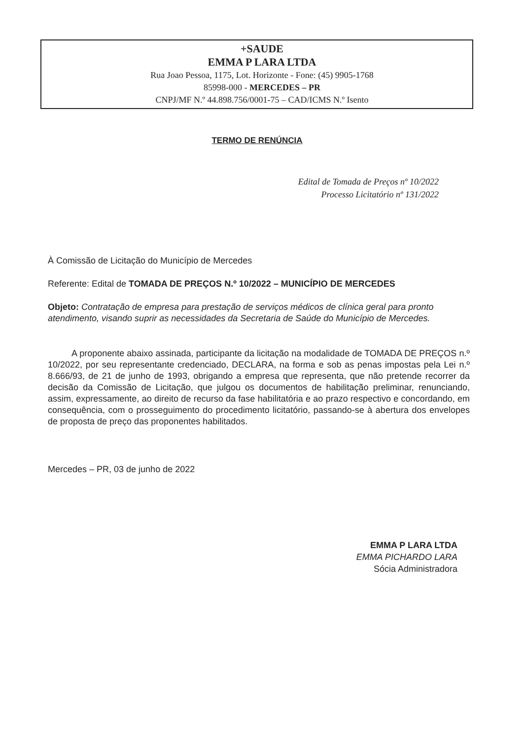+SAUDE
EMMA P LARA LTDA
Rua Joao Pessoa, 1175, Lot. Horizonte - Fone: (45) 9905-1768
85998-000 - MERCEDES – PR
CNPJ/MF N.º 44.898.756/0001-75 – CAD/ICMS N.º Isento
TERMO DE RENÚNCIA
Edital de Tomada de Preços nº 10/2022
Processo Licitatório nº 131/2022
À Comissão de Licitação do Município de Mercedes
Referente: Edital de TOMADA DE PREÇOS N.º 10/2022 – MUNICÍPIO DE MERCEDES
Objeto: Contratação de empresa para prestação de serviços médicos de clínica geral para pronto atendimento, visando suprir as necessidades da Secretaria de Saúde do Município de Mercedes.
A proponente abaixo assinada, participante da licitação na modalidade de TOMADA DE PREÇOS n.º 10/2022, por seu representante credenciado, DECLARA, na forma e sob as penas impostas pela Lei n.º 8.666/93, de 21 de junho de 1993, obrigando a empresa que representa, que não pretende recorrer da decisão da Comissão de Licitação, que julgou os documentos de habilitação preliminar, renunciando, assim, expressamente, ao direito de recurso da fase habilitatória e ao prazo respectivo e concordando, em consequência, com o prosseguimento do procedimento licitatório, passando-se à abertura dos envelopes de proposta de preço das proponentes habilitados.
Mercedes – PR, 03 de junho de 2022
EMMA P LARA LTDA
EMMA PICHARDO LARA
Sócia Administradora